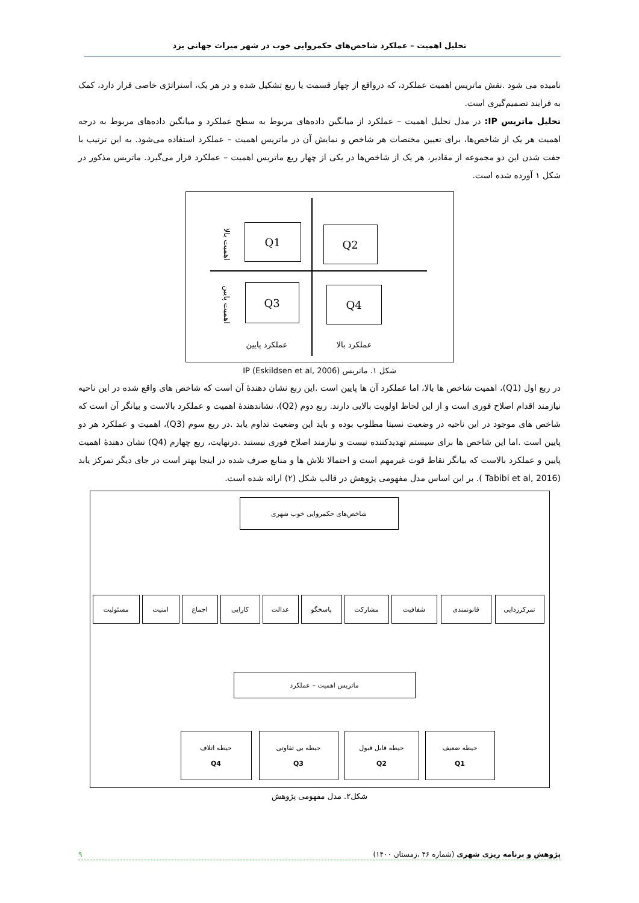تحلیل اهمیت – عملکرد شاخص‌های حکمروایی خوب در شهر میراث جهانی یزد
نامیده می شود .نقش ماتریس اهمیت عملکرد، که درواقع از چهار قسمت یا ربع تشکیل شده و در هر یک، استراتژی خاصی قرار دارد، کمک به فرایند تصمیم‌گیری است.
تحلیل ماتریس IP: در مدل تحلیل اهمیت – عملکرد از میانگین داده‌های مربوط به سطح عملکرد و میانگین داده‌های مربوط به درجه اهمیت هر یک از شاخص‌ها، برای تعیین مختصات هر شاخص و نمایش آن در ماتریس اهمیت – عملکرد استفاده می‌شود. به این ترتیب با جفت شدن این دو مجموعه از مقادیر، هر یک از شاخص‌ها در یکی از چهار ربع ماتریس اهمیت – عملکرد قرار می‌گیرد. ماتریس مذکور در شکل ۱ آورده شده است.
اهمیت بالا
اهمیت پایین
Q1 Q2
Q3 Q4
عملکرد پایین عملکرد بالا
شکل ۱. ماتریس IP (Eskildsen et al, 2006)
در ربع اول (Q1)، اهمیت شاخص ها بالا، اما عملکرد آن ها پایین است .این ربع نشان دهندهٔ آن است که شاخص های واقع شده در این ناحیه نیازمند اقدام اصلاح فوری است و از این لحاظ اولویت بالایی دارند. ربع دوم (Q2)، نشاندهندهٔ اهمیت و عملکرد بالاست و بیانگر آن است که شاخص های موجود در این ناحیه در وضعیت نسبتا مطلوب بوده و باید این وضعیت تداوم یابد .در ربع سوم (Q3)، اهمیت و عملکرد هر دو پایین است .اما این شاخص ها برای سیستم تهدیدکننده نیست و نیازمند اصلاح فوری نیستند .درنهایت، ربع چهارم (Q4) نشان دهندهٔ اهمیت پایین و عملکرد بالاست که بیانگر نقاط قوت غیرمهم است و احتمالا تلاش ها و منابع صرف شده در اینجا بهتر است در جای دیگر تمرکز یابد (Tabibi et al, 2016 ). بر این اساس مدل مفهومی پژوهش در قالب شکل (۲) ارائه شده است.
شاخص‌های حکمروایی خوب شهری
تمرکززدایی قانونمندی شفافیت مشارکت پاسخگو عدالت کارایی اجماع امنیت مسئولیت
ماتریس اهمیت – عملکرد
حیطه ضعیف
Q1
حیطه قابل قبول
Q2
حیطه بی تفاوتی
Q3
حیطه اتلاف
Q4
شکل۲. مدل مفهومی پژوهش
پژوهش و برنامه ریزی شهری (شماره ۴۶ ،زمستان ۱۴۰۰) ۹